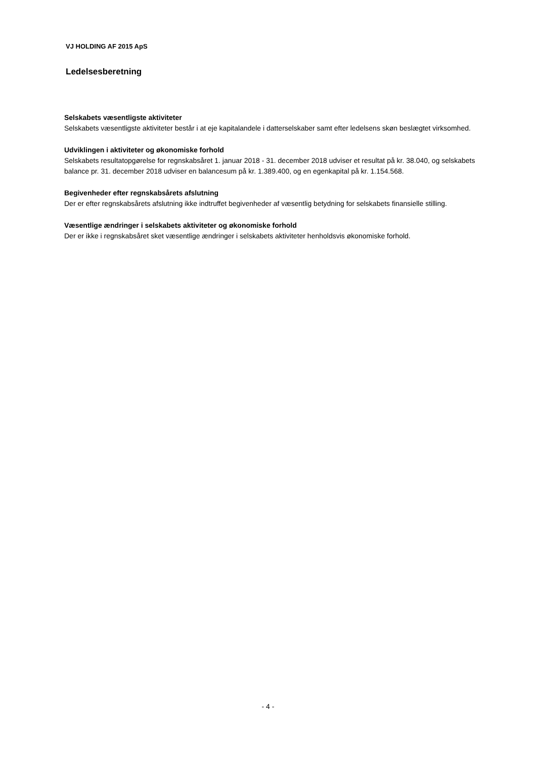VJ HOLDING AF 2015 ApS
Ledelsesberetning
Selskabets væsentligste aktiviteter
Selskabets væsentligste aktiviteter består i at eje kapitalandele i datterselskaber samt efter ledelsens skøn beslægtet virksomhed.
Udviklingen i aktiviteter og økonomiske forhold
Selskabets resultatopgørelse for regnskabsåret 1. januar 2018 - 31. december 2018 udviser et resultat på kr. 38.040, og selskabets balance pr. 31. december 2018 udviser en balancesum på kr. 1.389.400, og en egenkapital på kr. 1.154.568.
Begivenheder efter regnskabsårets afslutning
Der er efter regnskabsårets afslutning ikke indtruffet begivenheder af væsentlig betydning for selskabets finansielle stilling.
Væsentlige ændringer i selskabets aktiviteter og økonomiske forhold
Der er ikke i regnskabsåret sket væsentlige ændringer i selskabets aktiviteter henholdsvis økonomiske forhold.
- 4 -